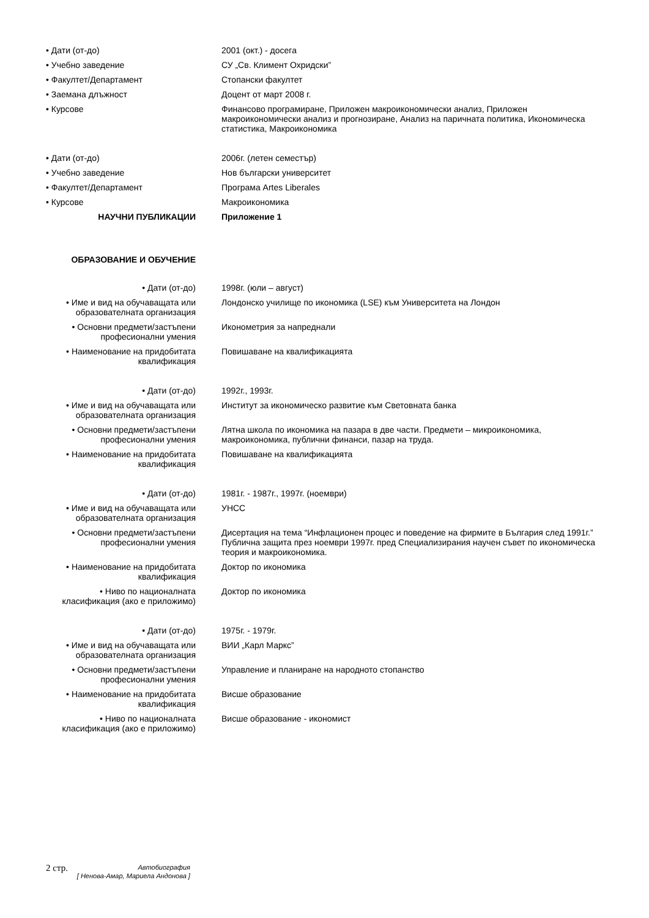• Дати (от-до) 2001 (окт.) - досега
• Учебно заведение СУ „Св. Климент Охридски”
• Факултет/Департамент Стопански факултет
• Заемана длъжност Доцент от март 2008 г.
• Курсове Финансово програмиране, Приложен макроикономически анализ, Приложен макроикономически анализ и прогнозиране, Анализ на паричната политика, Икономическа статистика, Макроикономика
• Дати (от-до) 2006г. (летен семестър)
• Учебно заведение Нов български университет
• Факултет/Департамент Програма Artes Liberales
• Курсове Макроикономика
НАУЧНИ ПУБЛИКАЦИИ Приложение 1
ОБРАЗОВАНИЕ И ОБУЧЕНИЕ
• Дати (от-до) 1998г. (юли – август)
• Име и вид на обучаващата или образователната организация
Лондонско училище по икономика (LSE) към Университета на Лондон
• Основни предмети/застъпени професионални умения
Иконометрия за напреднали
• Наименование на придобитата квалификация
Повишаване на квалификацията
• Дати (от-до) 1992г., 1993г.
• Име и вид на обучаващата или образователната организация
Институт за икономическо развитие към Световната банка
• Основни предмети/застъпени професионални умения
Лятна школа по икономика на пазара в две части. Предмети – микроикономика, макроикономика, публични финанси, пазар на труда.
• Наименование на придобитата квалификация
Повишаване на квалификацията
• Дати (от-до) 1981г. - 1987г., 1997г. (ноември)
• Име и вид на обучаващата или образователната организация
УНСС
• Основни предмети/застъпени професионални умения
Дисертация на тема “Инфлационен процес и поведение на фирмите в България след 1991г.” Публична защита през ноември 1997г. пред Специализирания научен съвет по икономическа теория и макроикономика.
• Наименование на придобитата квалификация
Доктор по икономика
• Ниво по националната класификация (ако е приложимо)
Доктор по икономика
• Дати (от-до) 1975г. - 1979г.
• Име и вид на обучаващата или образователната организация
ВИИ „Карл Маркс”
• Основни предмети/застъпени професионални умения
Управление и планиране на народното стопанство
• Наименование на придобитата квалификация
Висше образование
• Ниво по националната класификация (ако е приложимо)
Висше образование - икономист
2 стр.
Автобиография
[ Ненова-Амар, Мариела Андонова ]